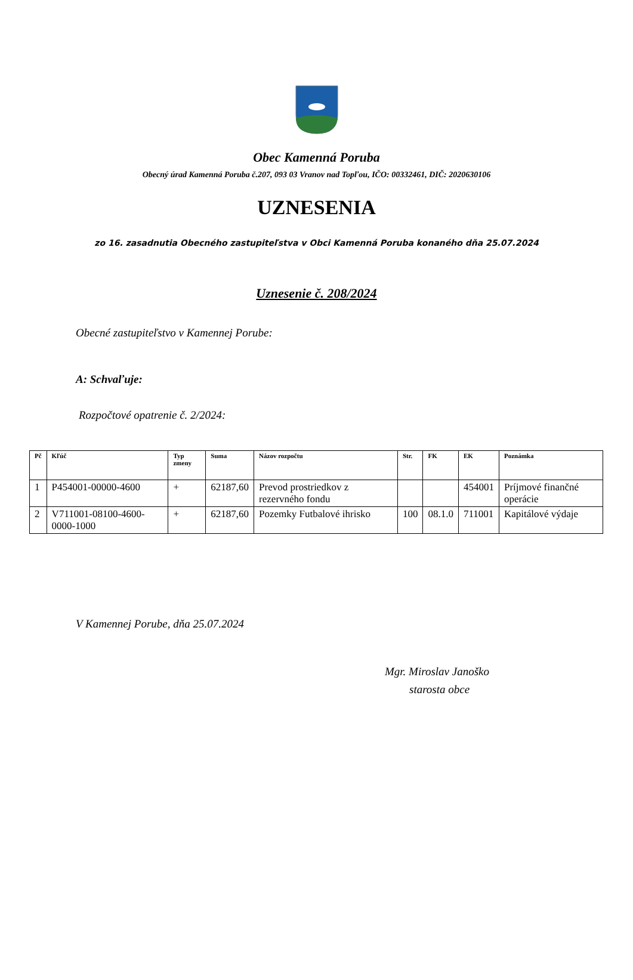Obec Kamenná Poruba
Obecný úrad Kamenná Poruba č.207, 093 03 Vranov nad Topľou, IČO: 00332461, DIČ: 2020630106
UZNESENIA
zo 16. zasadnutia Obecného zastupiteľstva v Obci Kamenná Poruba konaného dňa 25.07.2024
Uznesenie č. 208/2024
Obecné zastupiteľstvo v Kamennej Porube:
A: Schvaľuje:
Rozpočtové opatrenie č. 2/2024:
| Pč | Kľúč | Typ zmeny | Suma | Názov rozpočtu | Str. | FK | EK | Poznámka |
| --- | --- | --- | --- | --- | --- | --- | --- | --- |
| 1 | P454001-00000-4600 | + | 62187,60 | Prevod prostriedkov z rezervného fondu | | | 454001 | Príjmové finančné operácie |
| 2 | V711001-08100-4600-0000-1000 | + | 62187,60 | Pozemky Futbalové ihrisko | 100 | 08.1.0 | 711001 | Kapitálové výdaje |
V Kamennej Porube, dňa 25.07.2024
Mgr. Miroslav Janoško
starosta obce